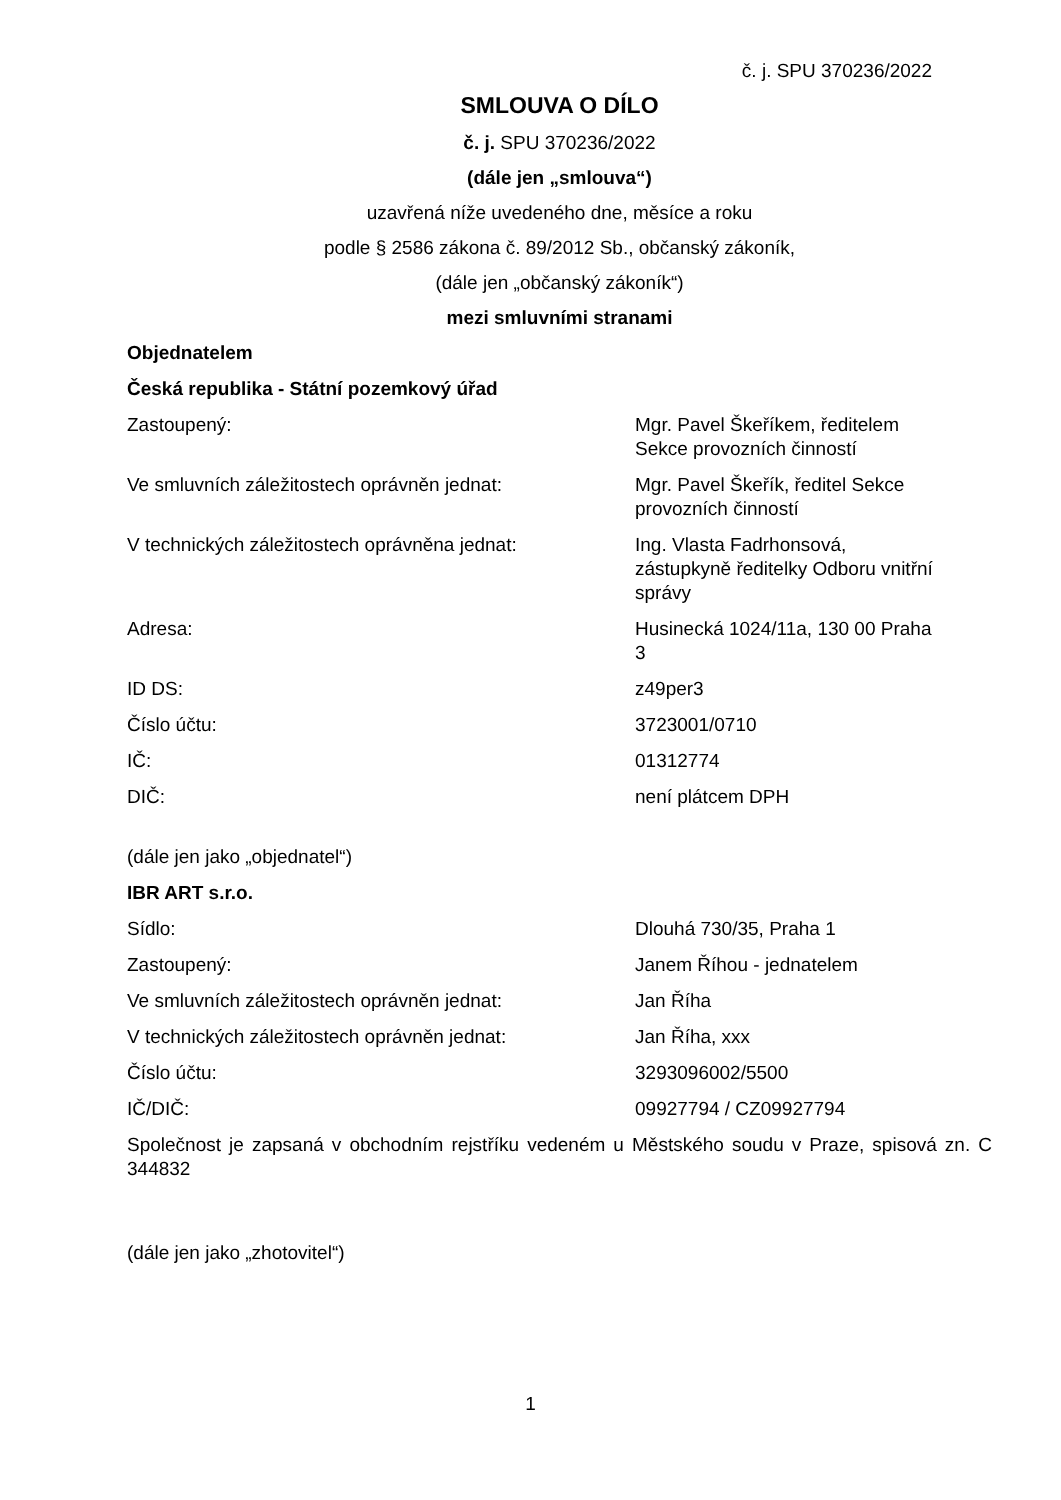č. j. SPU 370236/2022
SMLOUVA O DÍLO
č. j. SPU 370236/2022
(dále jen „smlouva“)
uzavřená níže uvedeného dne, měsíce a roku
podle § 2586 zákona č. 89/2012 Sb., občanský zákoník,
(dále jen „občanský zákoník“)
mezi smluvními stranami
Objednatelem
Česká republika - Státní pozemkový úřad
Zastoupený: Mgr. Pavel Škeříkem, ředitelem Sekce provozních činností
Ve smluvních záležitostech oprávněn jednat: Mgr. Pavel Škeřík, ředitel Sekce provozních činností
V technických záležitostech oprávněna jednat:
Ing. Vlasta Fadrhonsová, zástupkyně ředitelky Odboru vnitřní správy
Adresa: Husinecká 1024/11a, 130 00 Praha 3
ID DS: z49per3
Číslo účtu: 3723001/0710
IČ: 01312774
DIČ: není plátcem DPH
(dále jen jako „objednatel“)
IBR ART s.r.o.
Sídlo: Dlouhá 730/35, Praha 1
Zastoupený: Janem Říhou - jednatelem
Ve smluvních záležitostech oprávněn jednat: Jan Říha
V technických záležitostech oprávněn jednat: Jan Říha, xxx
Číslo účtu: 3293096002/5500
IČ/DIČ: 09927794 / CZ09927794
Společnost je zapsaná v obchodním rejstříku vedeném u Městského soudu v Praze, spisová zn. C 344832
(dále jen jako „zhotovitel“)
1